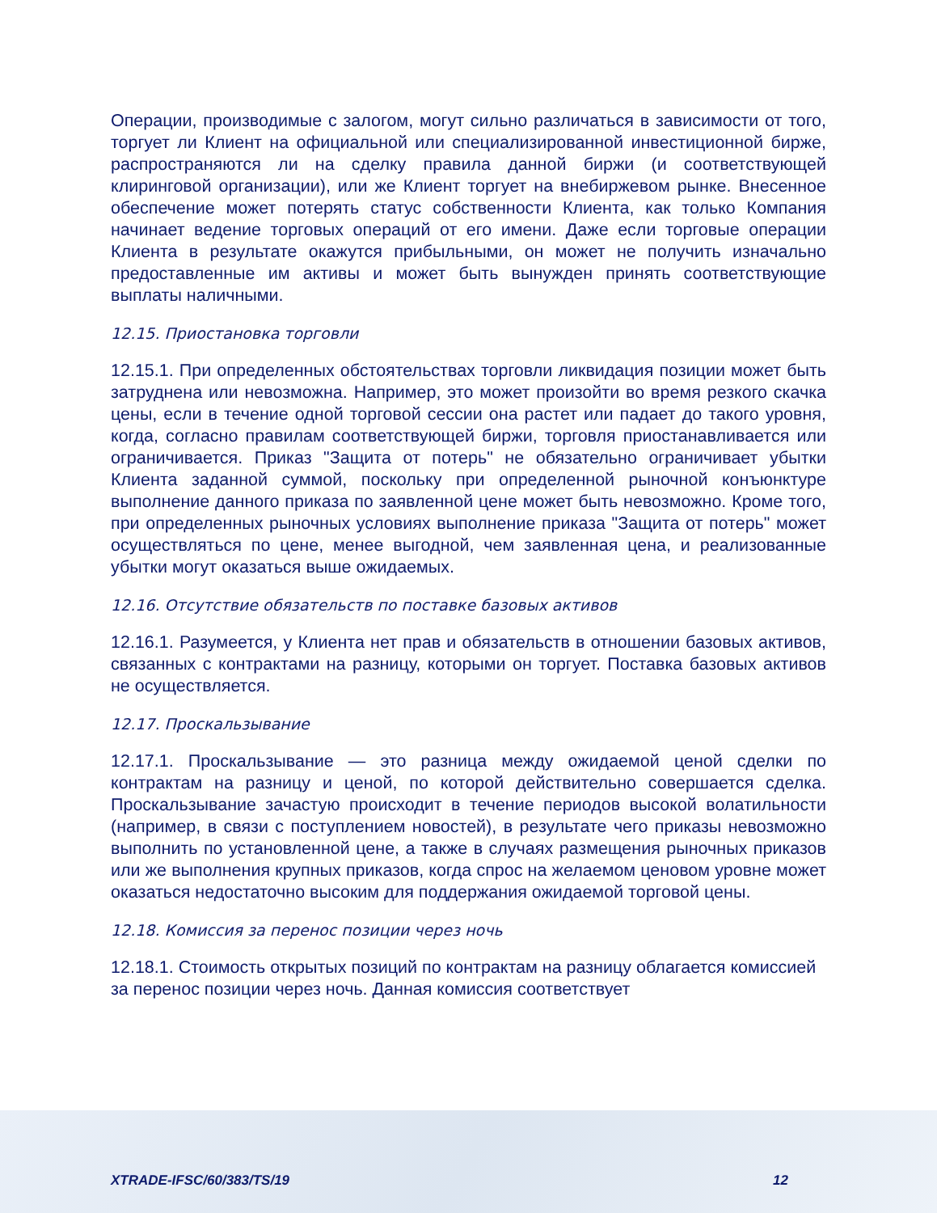Операции, производимые с залогом, могут сильно различаться в зависимости от того, торгует ли Клиент на официальной или специализированной инвестиционной бирже, распространяются ли на сделку правила данной биржи (и соответствующей клиринговой организации), или же Клиент торгует на внебиржевом рынке. Внесенное обеспечение может потерять статус собственности Клиента, как только Компания начинает ведение торговых операций от его имени. Даже если торговые операции Клиента в результате окажутся прибыльными, он может не получить изначально предоставленные им активы и может быть вынужден принять соответствующие выплаты наличными.
12.15. Приостановка торговли
12.15.1. При определенных обстоятельствах торговли ликвидация позиции может быть затруднена или невозможна. Например, это может произойти во время резкого скачка цены, если в течение одной торговой сессии она растет или падает до такого уровня, когда, согласно правилам соответствующей биржи, торговля приостанавливается или ограничивается. Приказ "Защита от потерь" не обязательно ограничивает убытки Клиента заданной суммой, поскольку при определенной рыночной конъюнктуре выполнение данного приказа по заявленной цене может быть невозможно. Кроме того, при определенных рыночных условиях выполнение приказа "Защита от потерь" может осуществляться по цене, менее выгодной, чем заявленная цена, и реализованные убытки могут оказаться выше ожидаемых.
12.16. Отсутствие обязательств по поставке базовых активов
12.16.1. Разумеется, у Клиента нет прав и обязательств в отношении базовых активов, связанных с контрактами на разницу, которыми он торгует. Поставка базовых активов не осуществляется.
12.17. Проскальзывание
12.17.1. Проскальзывание — это разница между ожидаемой ценой сделки по контрактам на разницу и ценой, по которой действительно совершается сделка. Проскальзывание зачастую происходит в течение периодов высокой волатильности (например, в связи с поступлением новостей), в результате чего приказы невозможно выполнить по установленной цене, а также в случаях размещения рыночных приказов или же выполнения крупных приказов, когда спрос на желаемом ценовом уровне может оказаться недостаточно высоким для поддержания ожидаемой торговой цены.
12.18. Комиссия за перенос позиции через ночь
12.18.1. Стоимость открытых позиций по контрактам на разницу облагается комиссией за перенос позиции через ночь. Данная комиссия соответствует
XTRADE-IFSC/60/383/TS/19 12